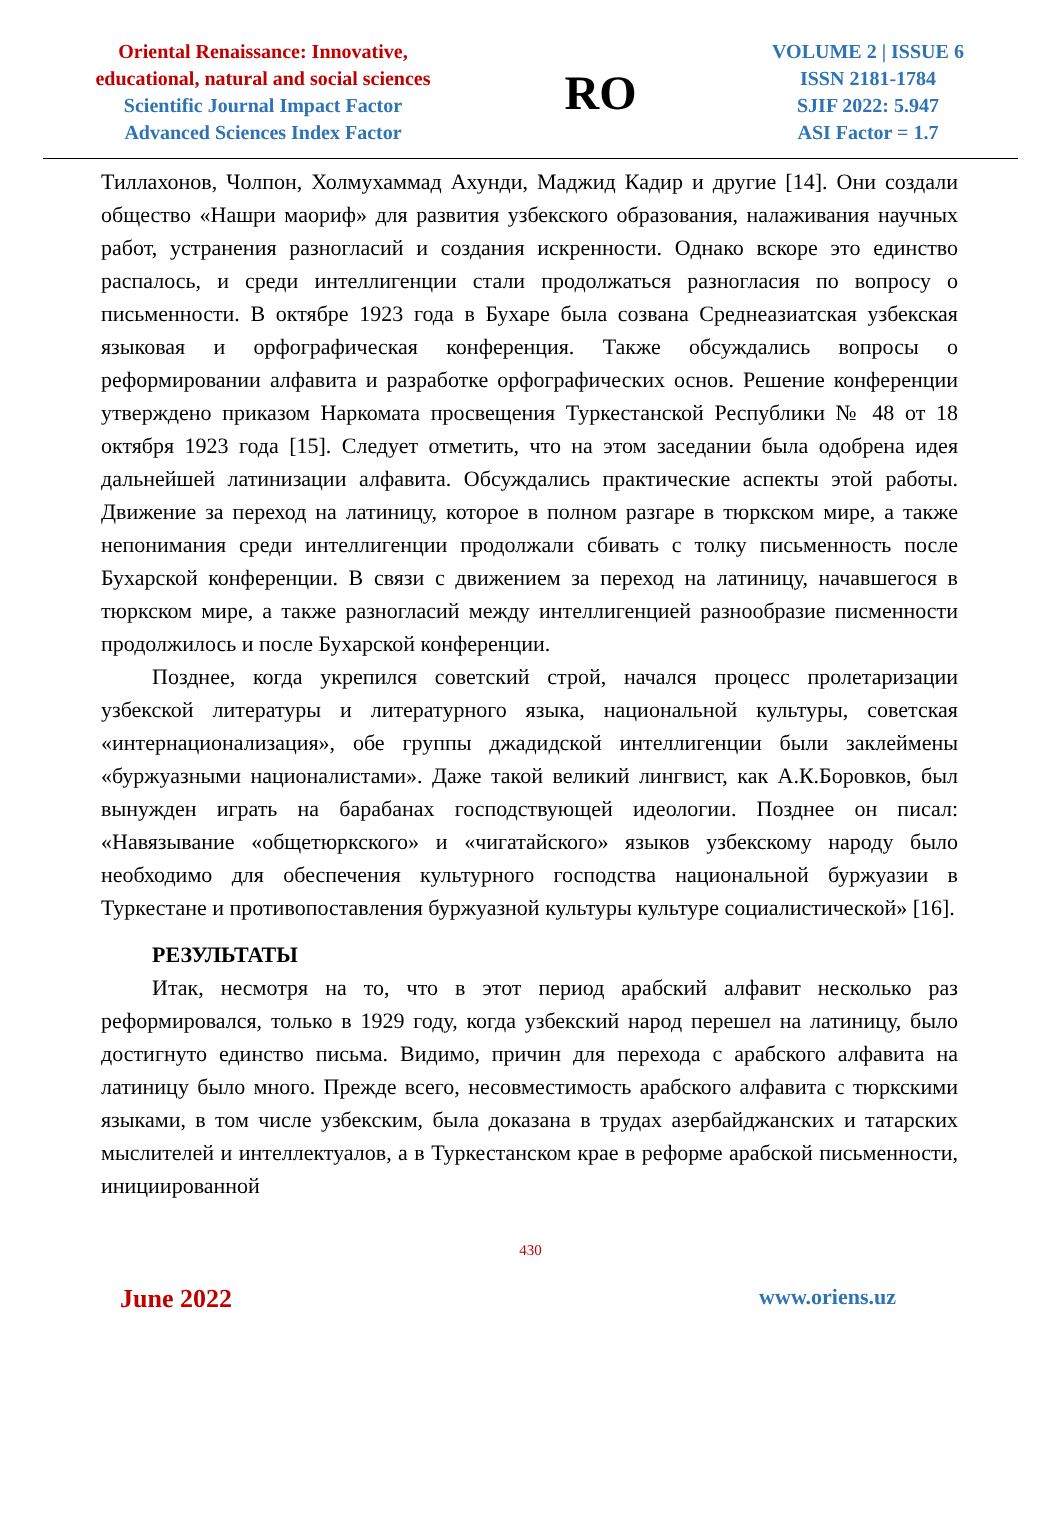Oriental Renaissance: Innovative,
educational, natural and social sciences
Scientific Journal Impact Factor
Advanced Sciences Index Factor
R O
VOLUME 2 | ISSUE 6
ISSN 2181-1784
SJIF 2022: 5.947
ASI Factor = 1.7
Тиллахонов, Чолпон, Холмухаммад Ахунди, Маджид Кадир и другие [14]. Они создали общество «Нашри маориф» для развития узбекского образования, налаживания научных работ, устранения разногласий и создания искренности. Однако вскоре это единство распалось, и среди интеллигенции стали продолжаться разногласия по вопросу о письменности. В октябре 1923 года в Бухаре была созвана Среднеазиатская узбекская языковая и орфографическая конференция. Также обсуждались вопросы о реформировании алфавита и разработке орфографических основ. Решение конференции утверждено приказом Наркомата просвещения Туркестанской Республики № 48 от 18 октября 1923 года [15]. Следует отметить, что на этом заседании была одобрена идея дальнейшей латинизации алфавита. Обсуждались практические аспекты этой работы. Движение за переход на латиницу, которое в полном разгаре в тюркском мире, а также непонимания среди интеллигенции продолжали сбивать с толку письменность после Бухарской конференции. В связи с движением за переход на латиницу, начавшегося в тюркском мире, а также разногласий между интеллигенцией разнообразие писменности продолжилось и после Бухарской конференции.
Позднее, когда укрепился советский строй, начался процесс пролетаризации узбекской литературы и литературного языка, национальной культуры, советская «интернационализация», обе группы джадидской интеллигенции были заклеймены «буржуазными националистами». Даже такой великий лингвист, как А.К.Боровков, был вынужден играть на барабанах господствующей идеологии. Позднее он писал: «Навязывание «общетюркского» и «чигатайского» языков узбекскому народу было необходимо для обеспечения культурного господства национальной буржуазии в Туркестане и противопоставления буржуазной культуры культуре социалистической» [16].
РЕЗУЛЬТАТЫ
Итак, несмотря на то, что в этот период арабский алфавит несколько раз реформировался, только в 1929 году, когда узбекский народ перешел на латиницу, было достигнуто единство письма. Видимо, причин для перехода с арабского алфавита на латиницу было много. Прежде всего, несовместимость арабского алфавита с тюркскими языками, в том числе узбекским, была доказана в трудах азербайджанских и татарских мыслителей и интеллектуалов, а в Туркестанском крае в реформе арабской письменности, инициированной
430
June 2022 www.oriens.uz